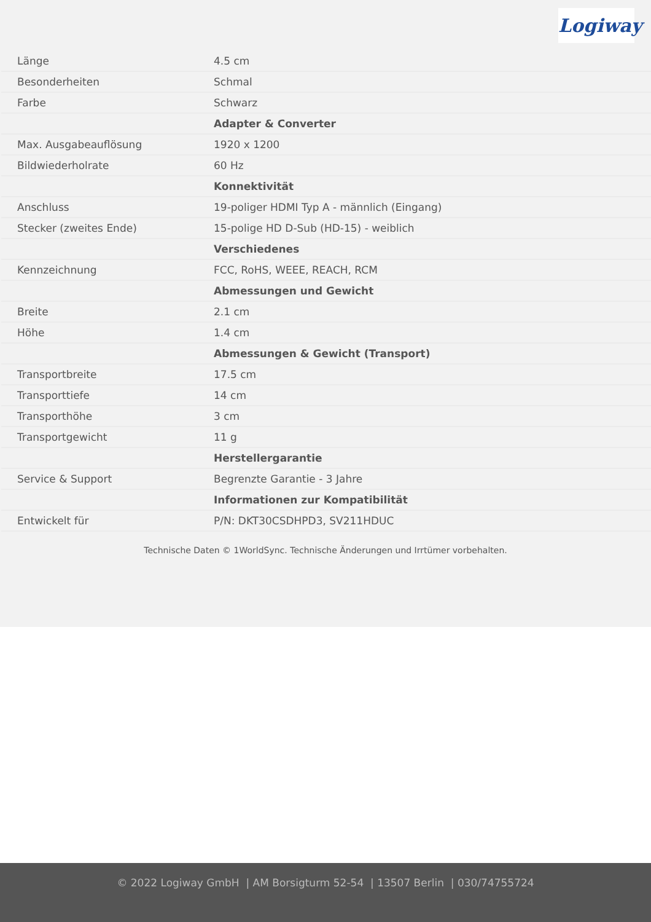Logiway
| Länge | 4.5 cm |
| Besonderheiten | Schmal |
| Farbe | Schwarz |
| | Adapter & Converter |
| Max. Ausgabeauflösung | 1920 x 1200 |
| Bildwiederholrate | 60 Hz |
| | Konnektivität |
| Anschluss | 19-poliger HDMI Typ A - männlich (Eingang) |
| Stecker (zweites Ende) | 15-polige HD D-Sub (HD-15) - weiblich |
| | Verschiedenes |
| Kennzeichnung | FCC, RoHS, WEEE, REACH, RCM |
| | Abmessungen und Gewicht |
| Breite | 2.1 cm |
| Höhe | 1.4 cm |
| | Abmessungen & Gewicht (Transport) |
| Transportbreite | 17.5 cm |
| Transporttiefe | 14 cm |
| Transporthöhe | 3 cm |
| Transportgewicht | 11 g |
| | Herstellergarantie |
| Service & Support | Begrenzte Garantie - 3 Jahre |
| | Informationen zur Kompatibilität |
| Entwickelt für | P/N: DKT30CSDHPD3, SV211HDUC |
Technische Daten © 1WorldSync. Technische Änderungen und Irrtümer vorbehalten.
© 2022 Logiway GmbH | AM Borsigturm 52-54 | 13507 Berlin | 030/74755724